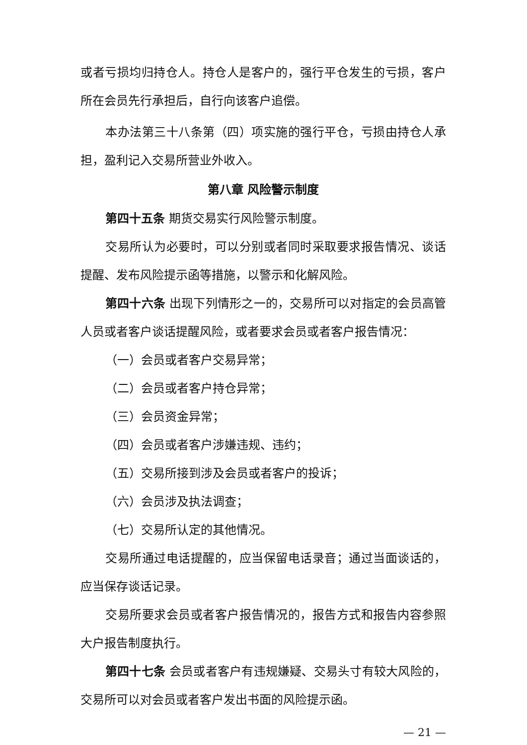或者亏损均归持仓人。持仓人是客户的，强行平仓发生的亏损，客户所在会员先行承担后，自行向该客户追偿。
本办法第三十八条第（四）项实施的强行平仓，亏损由持仓人承担，盈利记入交易所营业外收入。
第八章 风险警示制度
第四十五条 期货交易实行风险警示制度。
交易所认为必要时，可以分别或者同时采取要求报告情况、谈话提醒、发布风险提示函等措施，以警示和化解风险。
第四十六条 出现下列情形之一的，交易所可以对指定的会员高管人员或者客户谈话提醒风险，或者要求会员或者客户报告情况：
（一）会员或者客户交易异常；
（二）会员或者客户持仓异常；
（三）会员资金异常；
（四）会员或者客户涉嫌违规、违约；
（五）交易所接到涉及会员或者客户的投诉；
（六）会员涉及执法调查；
（七）交易所认定的其他情况。
交易所通过电话提醒的，应当保留电话录音；通过当面谈话的，应当保存谈话记录。
交易所要求会员或者客户报告情况的，报告方式和报告内容参照大户报告制度执行。
第四十七条 会员或者客户有违规嫌疑、交易头寸有较大风险的，交易所可以对会员或者客户发出书面的风险提示函。
— 21 —